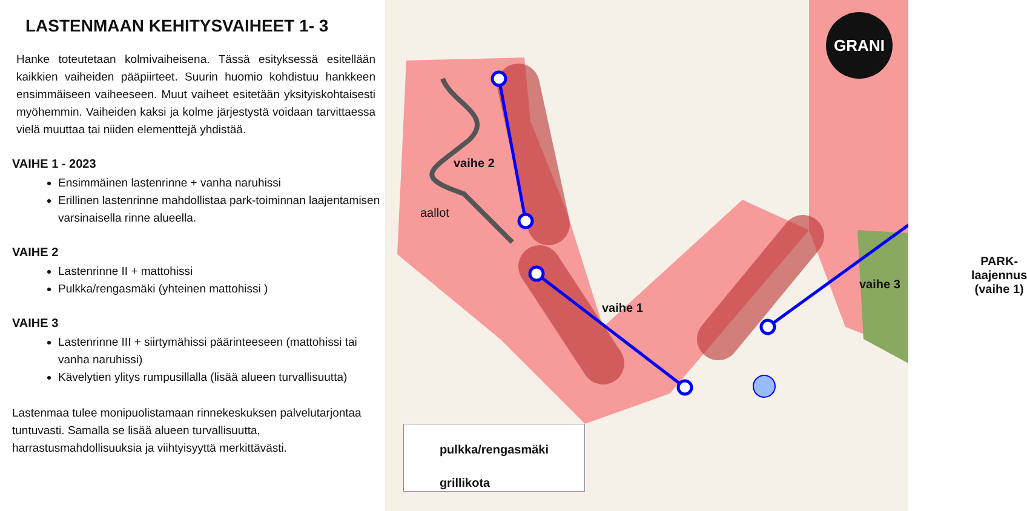LASTENMAAN KEHITYSVAIHEET 1- 3
Hanke toteutetaan kolmivaiheisena. Tässä esityksessä esitellään kaikkien vaiheiden pääpiirteet. Suurin huomio kohdistuu hankkeen ensimmäiseen vaiheeseen. Muut vaiheet esitetään yksityiskohtaisesti myöhemmin. Vaiheiden kaksi ja kolme järjestystä voidaan tarvittaessa vielä muuttaa tai niiden elementtejä yhdistää.
VAIHE 1 - 2023
Ensimmäinen lastenrinne + vanha naruhissi
Erillinen lastenrinne mahdollistaa park-toiminnan laajentamisen varsinaisella rinne alueella.
VAIHE 2
Lastenrinne II + mattohissi
Pulkka/rengasmäki (yhteinen mattohissi )
VAIHE 3
Lastenrinne III + siirtymähissi päärinteeseen (mattohissi tai vanha naruhissi)
Kävelytien ylitys rumpusillalla (lisää alueen turvallisuutta)
Lastenmaa tulee monipuolistamaan rinnekeskuksen palvelutarjontaa tuntuvasti. Samalla se lisää alueen turvallisuutta, harrastusmahdollisuuksia ja viihtyisyyttä merkittävästi.
vaihe 2
aallot
vaihe 1
vaihe 3
PARK-
laajennus
(vaihe 1)
pulkka/rengasmäki
grillikota
GRANI